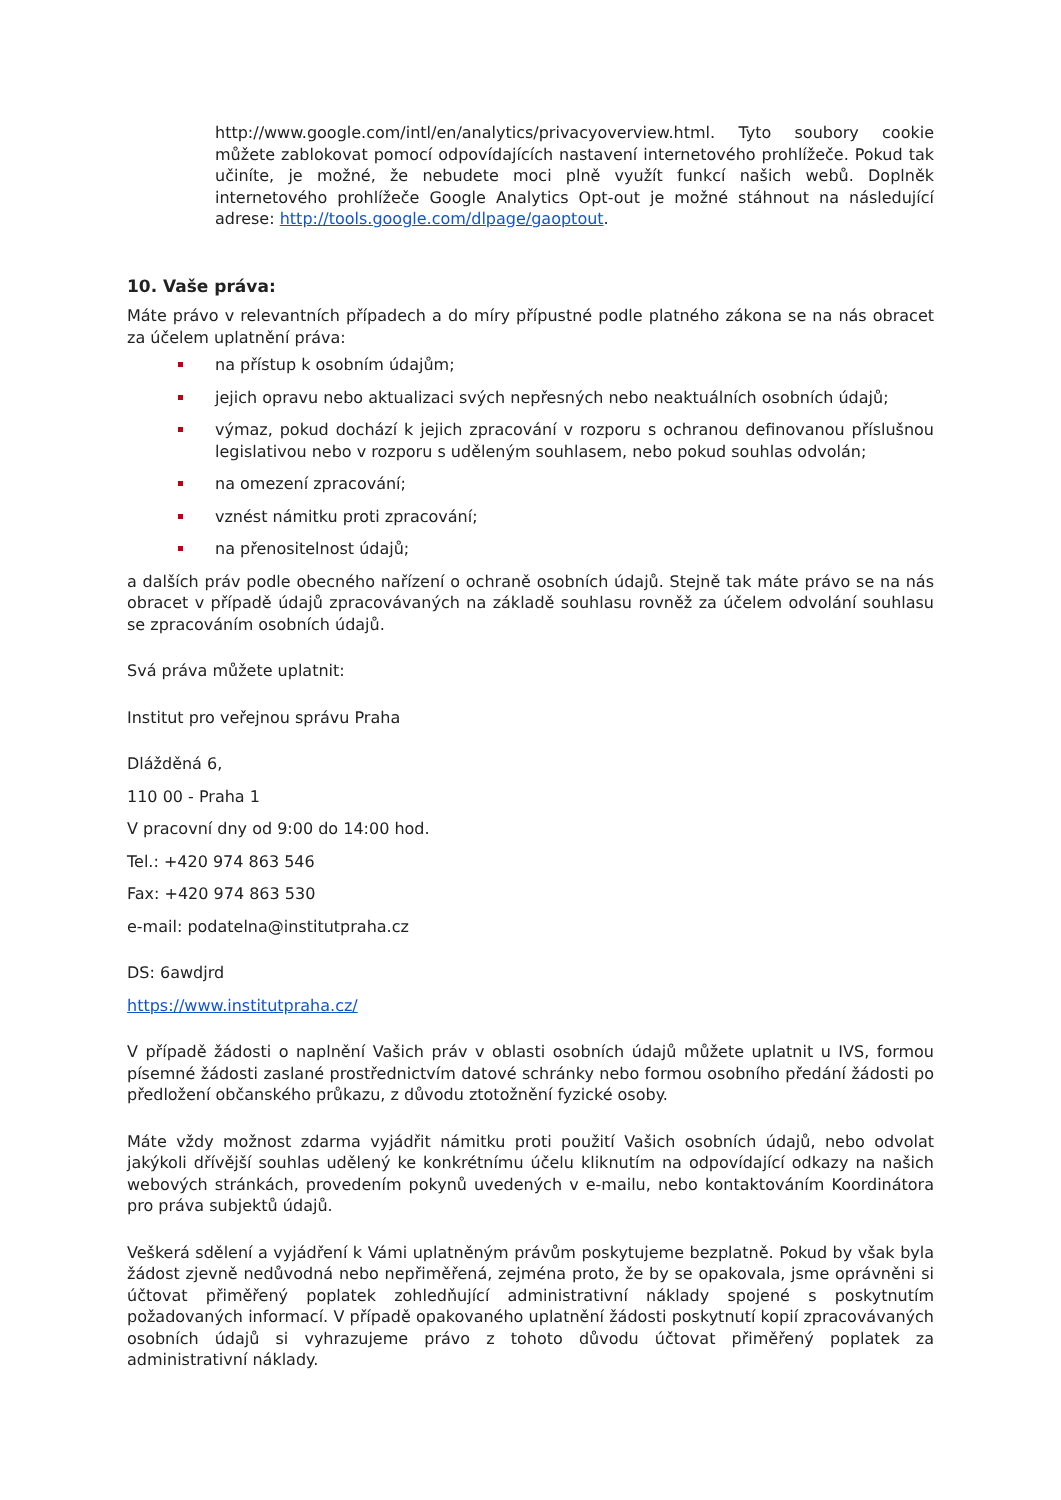http://www.google.com/intl/en/analytics/privacyoverview.html. Tyto soubory cookie můžete zablokovat pomocí odpovídajících nastavení internetového prohlížeče. Pokud tak učiníte, je možné, že nebudete moci plně využít funkcí našich webů. Doplněk internetového prohlížeče Google Analytics Opt-out je možné stáhnout na následující adrese: http://tools.google.com/dlpage/gaoptout.
10. Vaše práva:
Máte právo v relevantních případech a do míry přípustné podle platného zákona se na nás obracet za účelem uplatnění práva:
na přístup k osobním údajům;
jejich opravu nebo aktualizaci svých nepřesných nebo neaktuálních osobních údajů;
výmaz, pokud dochází k jejich zpracování v rozporu s ochranou definovanou příslušnou legislativou nebo v rozporu s uděleným souhlasem, nebo pokud souhlas odvolán;
na omezení zpracování;
vznést námitku proti zpracování;
na přenositelnost údajů;
a dalších práv podle obecného nařízení o ochraně osobních údajů. Stejně tak máte právo se na nás obracet v případě údajů zpracovávaných na základě souhlasu rovněž za účelem odvolání souhlasu se zpracováním osobních údajů.
Svá práva můžete uplatnit:
Institut pro veřejnou správu Praha
Dlážděná 6,
110 00 - Praha 1
V pracovní dny od 9:00 do 14:00 hod.
Tel.: +420 974 863 546
Fax: +420 974 863 530
e-mail: podatelna@institutpraha.cz
DS: 6awdjrd
https://www.institutpraha.cz/
V případě žádosti o naplnění Vašich práv v oblasti osobních údajů můžete uplatnit u IVS, formou písemné žádosti zaslané prostřednictvím datové schránky nebo formou osobního předání žádosti po předložení občanského průkazu, z důvodu ztotožnění fyzické osoby.
Máte vždy možnost zdarma vyjádřit námitku proti použití Vašich osobních údajů, nebo odvolat jakýkoli dřívější souhlas udělený ke konkrétnímu účelu kliknutím na odpovídající odkazy na našich webových stránkách, provedením pokynů uvedených v e-mailu, nebo kontaktováním Koordinátora pro práva subjektů údajů.
Veškerá sdělení a vyjádření k Vámi uplatněným právům poskytujeme bezplatně. Pokud by však byla žádost zjevně nedůvodná nebo nepřiměřená, zejména proto, že by se opakovala, jsme oprávněni si účtovat přiměřený poplatek zohledňující administrativní náklady spojené s poskytnutím požadovaných informací. V případě opakovaného uplatnění žádosti poskytnutí kopií zpracovávaných osobních údajů si vyhrazujeme právo z tohoto důvodu účtovat přiměřený poplatek za administrativní náklady.